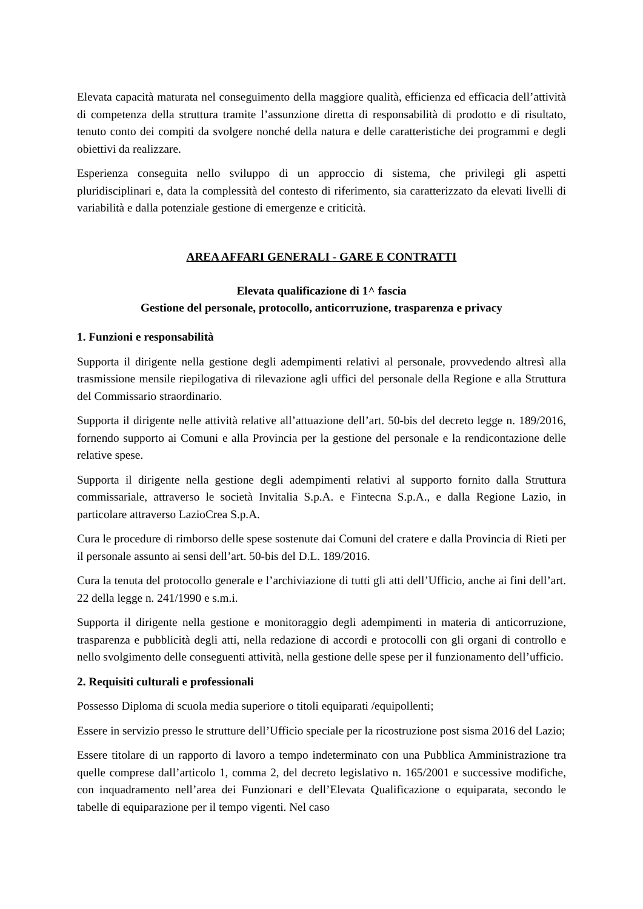Elevata capacità maturata nel conseguimento della maggiore qualità, efficienza ed efficacia dell’attività di competenza della struttura tramite l’assunzione diretta di responsabilità di prodotto e di risultato, tenuto conto dei compiti da svolgere nonché della natura e delle caratteristiche dei programmi e degli obiettivi da realizzare.
Esperienza conseguita nello sviluppo di un approccio di sistema, che privilegi gli aspetti pluridisciplinari e, data la complessità del contesto di riferimento, sia caratterizzato da elevati livelli di variabilità e dalla potenziale gestione di emergenze e criticità.
AREA AFFARI GENERALI - GARE E CONTRATTI
Elevata qualificazione di 1^ fascia
Gestione del personale, protocollo, anticorruzione, trasparenza e privacy
1. Funzioni e responsabilità
Supporta il dirigente nella gestione degli adempimenti relativi al personale, provvedendo altresì alla trasmissione mensile riepilogativa di rilevazione agli uffici del personale della Regione e alla Struttura del Commissario straordinario.
Supporta il dirigente nelle attività relative all’attuazione dell’art. 50-bis del decreto legge n. 189/2016, fornendo supporto ai Comuni e alla Provincia per la gestione del personale e la rendicontazione delle relative spese.
Supporta il dirigente nella gestione degli adempimenti relativi al supporto fornito dalla Struttura commissariale, attraverso le società Invitalia S.p.A. e Fintecna S.p.A., e dalla Regione Lazio, in particolare attraverso LazioCrea S.p.A.
Cura le procedure di rimborso delle spese sostenute dai Comuni del cratere e dalla Provincia di Rieti per il personale assunto ai sensi dell’art. 50-bis del D.L. 189/2016.
Cura la tenuta del protocollo generale e l’archiviazione di tutti gli atti dell’Ufficio, anche ai fini dell’art. 22 della legge n. 241/1990 e s.m.i.
Supporta il dirigente nella gestione e monitoraggio degli adempimenti in materia di anticorruzione, trasparenza e pubblicità degli atti, nella redazione di accordi e protocolli con gli organi di controllo e nello svolgimento delle conseguenti attività, nella gestione delle spese per il funzionamento dell’ufficio.
2. Requisiti culturali e professionali
Possesso Diploma di scuola media superiore o titoli equiparati /equipollenti;
Essere in servizio presso le strutture dell’Ufficio speciale per la ricostruzione post sisma 2016 del Lazio;
Essere titolare di un rapporto di lavoro a tempo indeterminato con una Pubblica Amministrazione tra quelle comprese dall’articolo 1, comma 2, del decreto legislativo n. 165/2001 e successive modifiche, con inquadramento nell’area dei Funzionari e dell’Elevata Qualificazione o equiparata, secondo le tabelle di equiparazione per il tempo vigenti. Nel caso